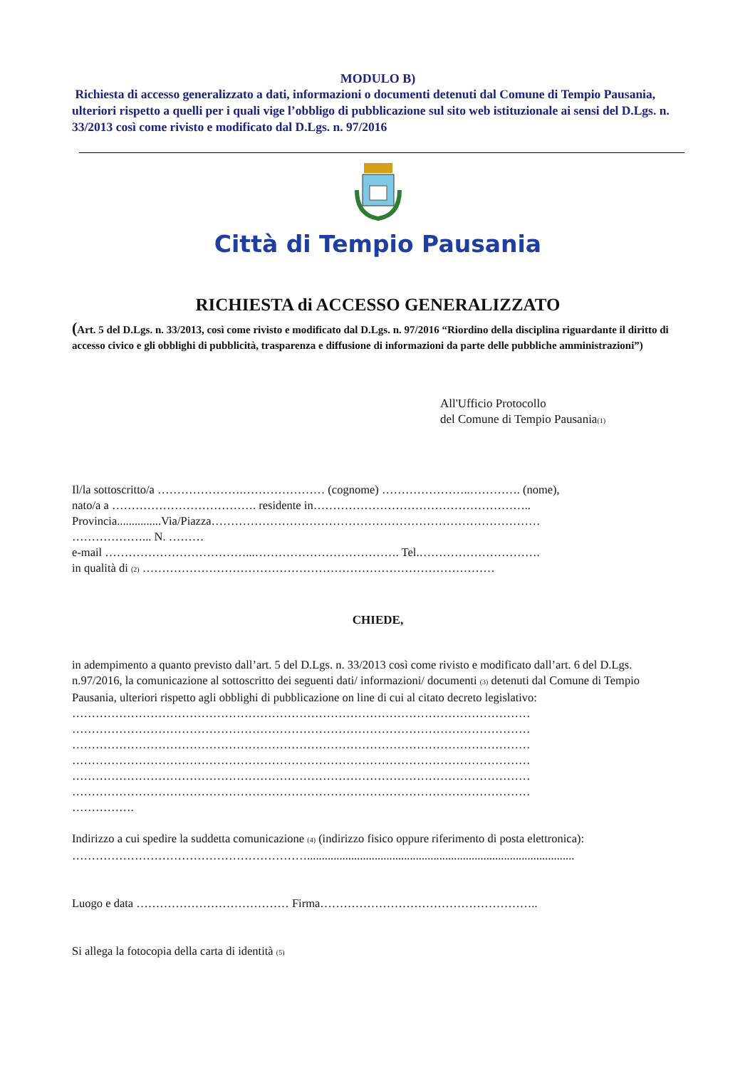MODULO B)
Richiesta di accesso generalizzato a dati, informazioni o documenti detenuti dal Comune di Tempio Pausania, ulteriori rispetto a quelli per i quali vige l’obbligo di pubblicazione sul sito web istituzionale ai sensi del D.Lgs. n. 33/2013 così come rivisto e modificato dal D.Lgs. n. 97/2016
Città di Tempio Pausania
RICHIESTA di ACCESSO GENERALIZZATO
(Art. 5 del D.Lgs. n. 33/2013, così come rivisto e modificato dal D.Lgs. n. 97/2016 “Riordino della disciplina riguardante il diritto di accesso civico e gli obblighi di pubblicità, trasparenza e diffusione di informazioni da parte delle pubbliche amministrazioni”)
All'Ufficio Protocollo
del Comune di Tempio Pausania(1)
Il/la sottoscritto/a ………………….………………… (cognome) …………………..…………. (nome),
nato/a a ………………………………. residente in………………………………………………..
Provincia...............Via/Piazza…………………………………………………………………………
………………... N. ………
e-mail ………………………………...………………………………. Tel.………………………….
in qualità di (2) ………………………………………………………………………………
CHIEDE,
in adempimento a quanto previsto dall’art. 5 del D.Lgs. n. 33/2013 così come rivisto e modificato dall’art. 6 del D.Lgs. n.97/2016, la comunicazione al sottoscritto dei seguenti dati/ informazioni/ documenti (3) detenuti dal Comune di Tempio Pausania, ulteriori rispetto agli obblighi di pubblicazione on line di cui al citato decreto legislativo:
………………………………………………………………………………………………………
………………………………………………………………………………………………………
………………………………………………………………………………………………………
………………………………………………………………………………………………………
………………………………………………………………………………………………………
………………………………………………………………………………………………………
…………….
Indirizzo a cui spedire la suddetta comunicazione (4) (indirizzo fisico oppure riferimento di posta elettronica):
……………………………………………………...........................................................................................
Luogo e data ………………………………… Firma………………………………………………..
Si allega la fotocopia della carta di identità (5)